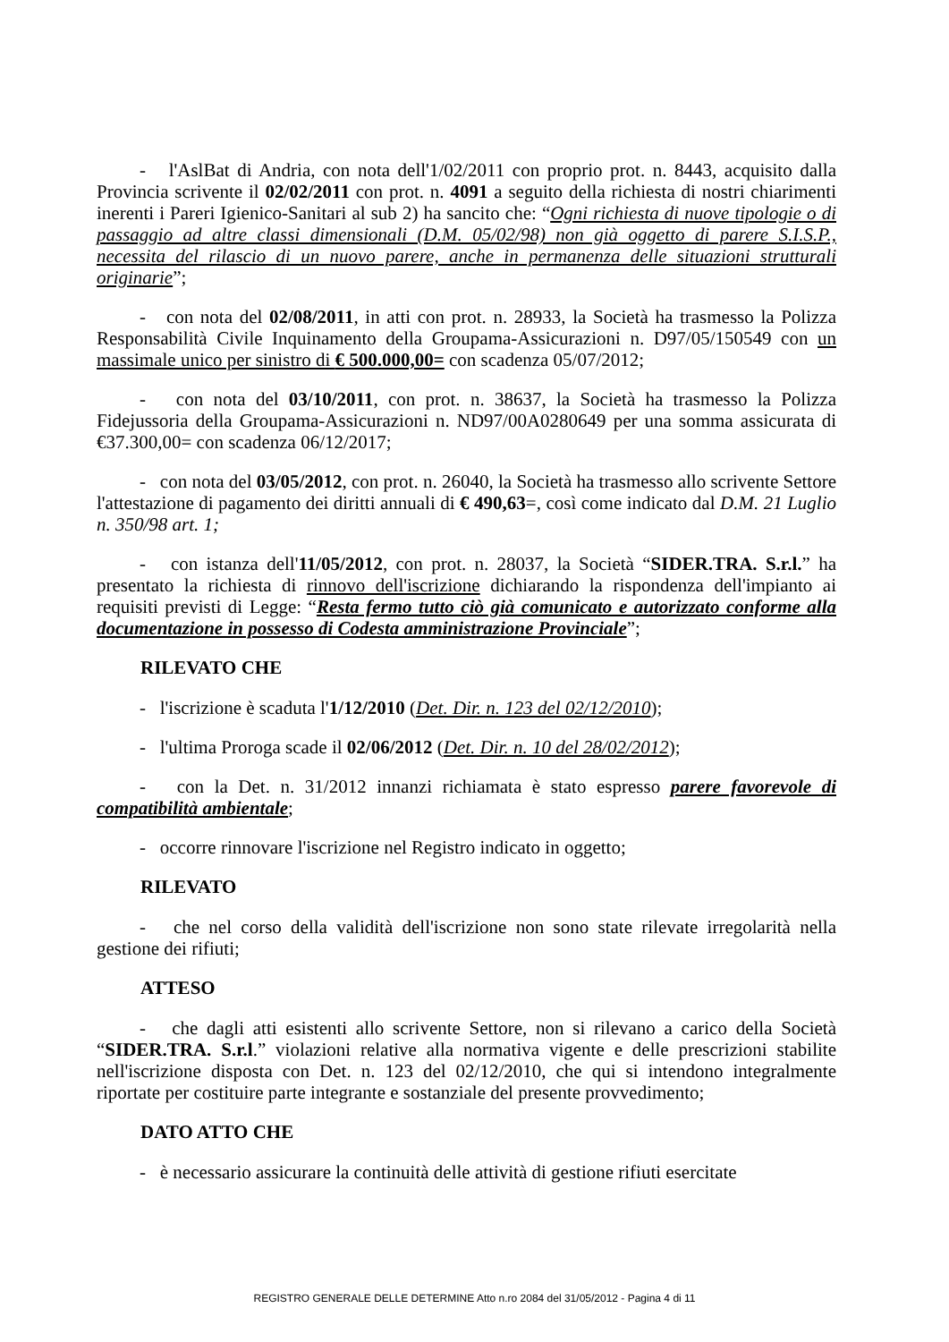- l'AslBat di Andria, con nota dell'1/02/2011 con proprio prot. n. 8443, acquisito dalla Provincia scrivente il 02/02/2011 con prot. n. 4091 a seguito della richiesta di nostri chiarimenti inerenti i Pareri Igienico-Sanitari al sub 2) ha sancito che: “Ogni richiesta di nuove tipologie o di passaggio ad altre classi dimensionali (D.M. 05/02/98) non già oggetto di parere S.I.S.P., necessita del rilascio di un nuovo parere, anche in permanenza delle situazioni strutturali originarie”;
- con nota del 02/08/2011, in atti con prot. n. 28933, la Società ha trasmesso la Polizza Responsabilità Civile Inquinamento della Groupama-Assicurazioni n. D97/05/150549 con un massimale unico per sinistro di € 500.000,00= con scadenza 05/07/2012;
- con nota del 03/10/2011, con prot. n. 38637, la Società ha trasmesso la Polizza Fidejussoria della Groupama-Assicurazioni n. ND97/00A0280649 per una somma assicurata di €37.300,00= con scadenza 06/12/2017;
- con nota del 03/05/2012, con prot. n. 26040, la Società ha trasmesso allo scrivente Settore l'attestazione di pagamento dei diritti annuali di € 490,63=, così come indicato dal D.M. 21 Luglio n. 350/98 art. 1;
- con istanza dell'11/05/2012, con prot. n. 28037, la Società “SIDER.TRA. S.r.l.” ha presentato la richiesta di rinnovo dell'iscrizione dichiarando la rispondenza dell'impianto ai requisiti previsti di Legge: “Resta fermo tutto ciò già comunicato e autorizzato conforme alla documentazione in possesso di Codesta amministrazione Provinciale”;
RILEVATO CHE
- l'iscrizione è scaduta l'1/12/2010 (Det. Dir. n. 123 del 02/12/2010);
- l'ultima Proroga scade il 02/06/2012 (Det. Dir. n. 10 del 28/02/2012);
- con la Det. n. 31/2012 innanzi richiamata è stato espresso parere favorevole di compatibilità ambientale;
- occorre rinnovare l'iscrizione nel Registro indicato in oggetto;
RILEVATO
- che nel corso della validità dell'iscrizione non sono state rilevate irregolarità nella gestione dei rifiuti;
ATTESO
- che dagli atti esistenti allo scrivente Settore, non si rilevano a carico della Società “SIDER.TRA. S.r.l.” violazioni relative alla normativa vigente e delle prescrizioni stabilite nell'iscrizione disposta con Det. n. 123 del 02/12/2010, che qui si intendono integralmente riportate per costituire parte integrante e sostanziale del presente provvedimento;
DATO ATTO CHE
- è necessario assicurare la continuità delle attività di gestione rifiuti esercitate
REGISTRO GENERALE DELLE DETERMINE Atto n.ro 2084 del 31/05/2012 - Pagina 4 di 11